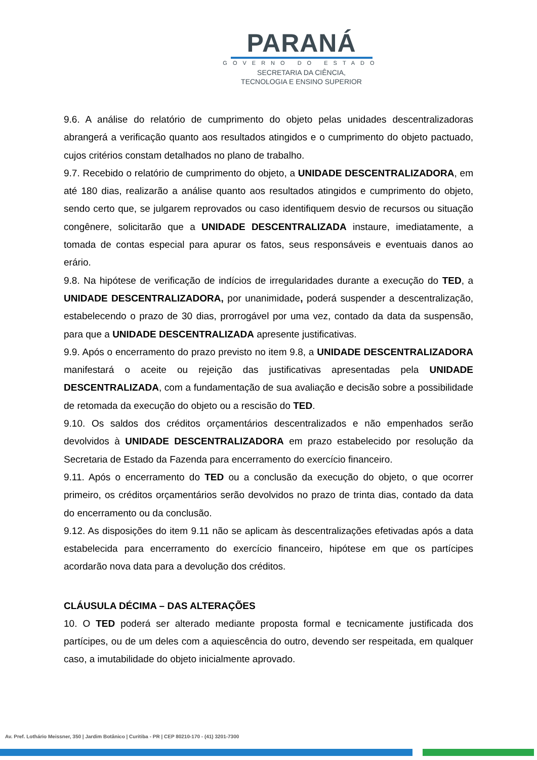PARANÁ
GOVERNO DO ESTADO
SECRETARIA DA CIÊNCIA,
TECNOLOGIA E ENSINO SUPERIOR
9.6. A análise do relatório de cumprimento do objeto pelas unidades descentralizadoras abrangerá a verificação quanto aos resultados atingidos e o cumprimento do objeto pactuado, cujos critérios constam detalhados no plano de trabalho.
9.7. Recebido o relatório de cumprimento do objeto, a UNIDADE DESCENTRALIZADORA, em até 180 dias, realizarão a análise quanto aos resultados atingidos e cumprimento do objeto, sendo certo que, se julgarem reprovados ou caso identifiquem desvio de recursos ou situação congênere, solicitarão que a UNIDADE DESCENTRALIZADA instaure, imediatamente, a tomada de contas especial para apurar os fatos, seus responsáveis e eventuais danos ao erário.
9.8. Na hipótese de verificação de indícios de irregularidades durante a execução do TED, a UNIDADE DESCENTRALIZADORA, por unanimidade, poderá suspender a descentralização, estabelecendo o prazo de 30 dias, prorrogável por uma vez, contado da data da suspensão, para que a UNIDADE DESCENTRALIZADA apresente justificativas.
9.9. Após o encerramento do prazo previsto no item 9.8, a UNIDADE DESCENTRALIZADORA manifestará o aceite ou rejeição das justificativas apresentadas pela UNIDADE DESCENTRALIZADA, com a fundamentação de sua avaliação e decisão sobre a possibilidade de retomada da execução do objeto ou a rescisão do TED.
9.10. Os saldos dos créditos orçamentários descentralizados e não empenhados serão devolvidos à UNIDADE DESCENTRALIZADORA em prazo estabelecido por resolução da Secretaria de Estado da Fazenda para encerramento do exercício financeiro.
9.11. Após o encerramento do TED ou a conclusão da execução do objeto, o que ocorrer primeiro, os créditos orçamentários serão devolvidos no prazo de trinta dias, contado da data do encerramento ou da conclusão.
9.12. As disposições do item 9.11 não se aplicam às descentralizações efetivadas após a data estabelecida para encerramento do exercício financeiro, hipótese em que os partícipes acordarão nova data para a devolução dos créditos.
CLÁUSULA DÉCIMA – DAS ALTERAÇÕES
10. O TED poderá ser alterado mediante proposta formal e tecnicamente justificada dos partícipes, ou de um deles com a aquiescência do outro, devendo ser respeitada, em qualquer caso, a imutabilidade do objeto inicialmente aprovado.
Av. Pref. Lothário Meissner, 350 | Jardim Botânico | Curitiba - PR | CEP 80210-170 - (41) 3201-7300